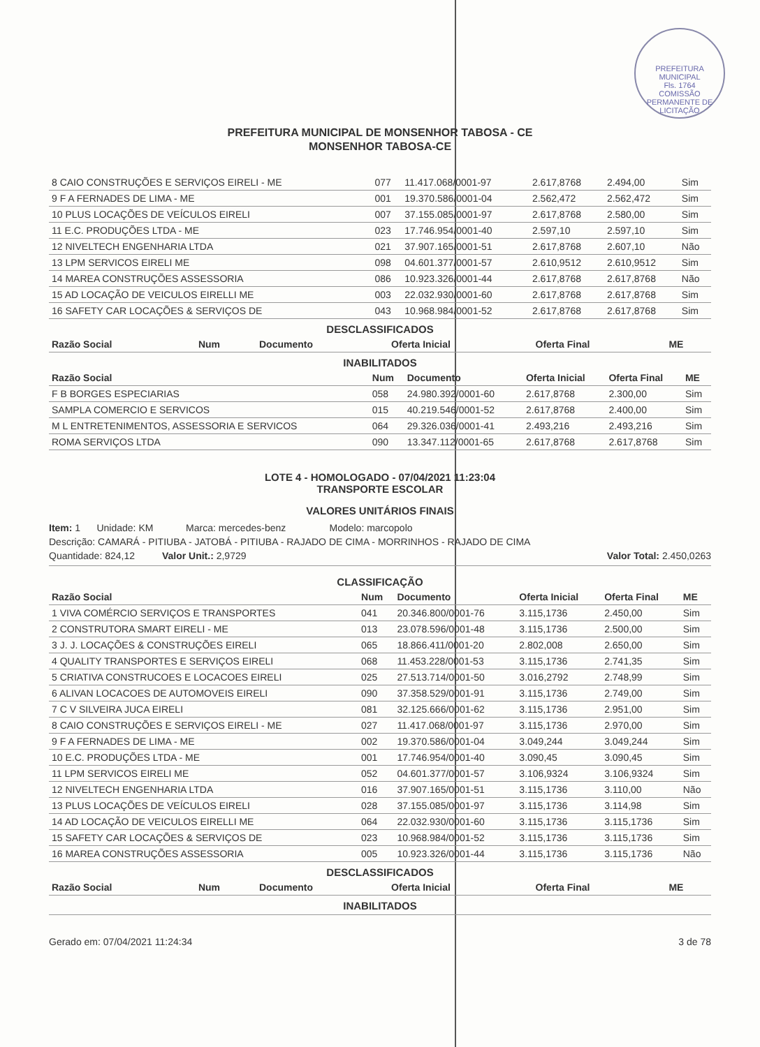PREFEITURA MUNICIPAL
Fls. 1764
COMISSÃO PERMANENTE DE LICITAÇÃO
PREFEITURA MUNICIPAL DE MONSENHOR TABOSA - CE
MONSENHOR TABOSA-CE
| 8 CAIO CONSTRUÇÕES E SERVIÇOS EIRELI - ME | 077 | 11.417.068/0001-97 | 2.617,8768 | 2.494,00 | Sim |
| 9 F A FERNADES DE LIMA - ME | 001 | 19.370.586/0001-04 | 2.562,472 | 2.562,472 | Sim |
| 10 PLUS LOCAÇÕES DE VEÍCULOS EIRELI | 007 | 37.155.085/0001-97 | 2.617,8768 | 2.580,00 | Sim |
| 11 E.C. PRODUÇÕES LTDA - ME | 023 | 17.746.954/0001-40 | 2.597,10 | 2.597,10 | Sim |
| 12 NIVELTECH ENGENHARIA LTDA | 021 | 37.907.165/0001-51 | 2.617,8768 | 2.607,10 | Não |
| 13 LPM SERVICOS EIRELI ME | 098 | 04.601.377/0001-57 | 2.610,9512 | 2.610,9512 | Sim |
| 14 MAREA CONSTRUÇÕES ASSESSORIA | 086 | 10.923.326/0001-44 | 2.617,8768 | 2.617,8768 | Não |
| 15 AD LOCAÇÃO DE VEICULOS EIRELLI ME | 003 | 22.032.930/0001-60 | 2.617,8768 | 2.617,8768 | Sim |
| 16 SAFETY CAR LOCAÇÕES & SERVIÇOS DE | 043 | 10.968.984/0001-52 | 2.617,8768 | 2.617,8768 | Sim |
DESCLASSIFICADOS
| Razão Social | Num | Documento | Oferta Inicial | Oferta Final | ME |
| --- | --- | --- | --- | --- | --- |
INABILITADOS
| Razão Social | Num | Documento | Oferta Inicial | Oferta Final | ME |
| --- | --- | --- | --- | --- | --- |
| F B BORGES ESPECIARIAS | 058 | 24.980.392/0001-60 | 2.617,8768 | 2.300,00 | Sim |
| SAMPLA COMERCIO E SERVICOS | 015 | 40.219.546/0001-52 | 2.617,8768 | 2.400,00 | Sim |
| M L ENTRETENIMENTOS, ASSESSORIA E SERVICOS | 064 | 29.326.036/0001-41 | 2.493,216 | 2.493,216 | Sim |
| ROMA SERVIÇOS LTDA | 090 | 13.347.112/0001-65 | 2.617,8768 | 2.617,8768 | Sim |
LOTE 4 - HOMOLOGADO - 07/04/2021 11:23:04
TRANSPORTE ESCOLAR
VALORES UNITÁRIOS FINAIS
Item: 1 Unidade: KM Marca: mercedes-benz Modelo: marcopolo
Descrição: CAMARÁ - PITIUBA - JATOBÁ - PITIUBA - RAJADO DE CIMA - MORRINHOS - RAJADO DE CIMA
Quantidade: 824,12 Valor Unit.: 2,9729 Valor Total: 2.450,0263
CLASSIFICAÇÃO
| Razão Social | Num | Documento | Oferta Inicial | Oferta Final | ME |
| --- | --- | --- | --- | --- | --- |
| 1 VIVA COMÉRCIO SERVIÇOS E TRANSPORTES | 041 | 20.346.800/0001-76 | 3.115,1736 | 2.450,00 | Sim |
| 2 CONSTRUTORA SMART EIRELI - ME | 013 | 23.078.596/0001-48 | 3.115,1736 | 2.500,00 | Sim |
| 3 J. J. LOCAÇÕES & CONSTRUÇÕES EIRELI | 065 | 18.866.411/0001-20 | 2.802,008 | 2.650,00 | Sim |
| 4 QUALITY TRANSPORTES E SERVIÇOS EIRELI | 068 | 11.453.228/0001-53 | 3.115,1736 | 2.741,35 | Sim |
| 5 CRIATIVA CONSTRUCOES E LOCACOES EIRELI | 025 | 27.513.714/0001-50 | 3.016,2792 | 2.748,99 | Sim |
| 6 ALIVAN LOCACOES DE AUTOMOVEIS EIRELI | 090 | 37.358.529/0001-91 | 3.115,1736 | 2.749,00 | Sim |
| 7 C V SILVEIRA JUCA EIRELI | 081 | 32.125.666/0001-62 | 3.115,1736 | 2.951,00 | Sim |
| 8 CAIO CONSTRUÇÕES E SERVIÇOS EIRELI - ME | 027 | 11.417.068/0001-97 | 3.115,1736 | 2.970,00 | Sim |
| 9 F A FERNADES DE LIMA - ME | 002 | 19.370.586/0001-04 | 3.049,244 | 3.049,244 | Sim |
| 10 E.C. PRODUÇÕES LTDA - ME | 001 | 17.746.954/0001-40 | 3.090,45 | 3.090,45 | Sim |
| 11 LPM SERVICOS EIRELI ME | 052 | 04.601.377/0001-57 | 3.106,9324 | 3.106,9324 | Sim |
| 12 NIVELTECH ENGENHARIA LTDA | 016 | 37.907.165/0001-51 | 3.115,1736 | 3.110,00 | Não |
| 13 PLUS LOCAÇÕES DE VEÍCULOS EIRELI | 028 | 37.155.085/0001-97 | 3.115,1736 | 3.114,98 | Sim |
| 14 AD LOCAÇÃO DE VEICULOS EIRELLI ME | 064 | 22.032.930/0001-60 | 3.115,1736 | 3.115,1736 | Sim |
| 15 SAFETY CAR LOCAÇÕES & SERVIÇOS DE | 023 | 10.968.984/0001-52 | 3.115,1736 | 3.115,1736 | Sim |
| 16 MAREA CONSTRUÇÕES ASSESSORIA | 005 | 10.923.326/0001-44 | 3.115,1736 | 3.115,1736 | Não |
DESCLASSIFICADOS
| Razão Social | Num | Documento | Oferta Inicial | Oferta Final | ME |
| --- | --- | --- | --- | --- | --- |
INABILITADOS
Gerado em: 07/04/2021 11:24:34 3 de 78